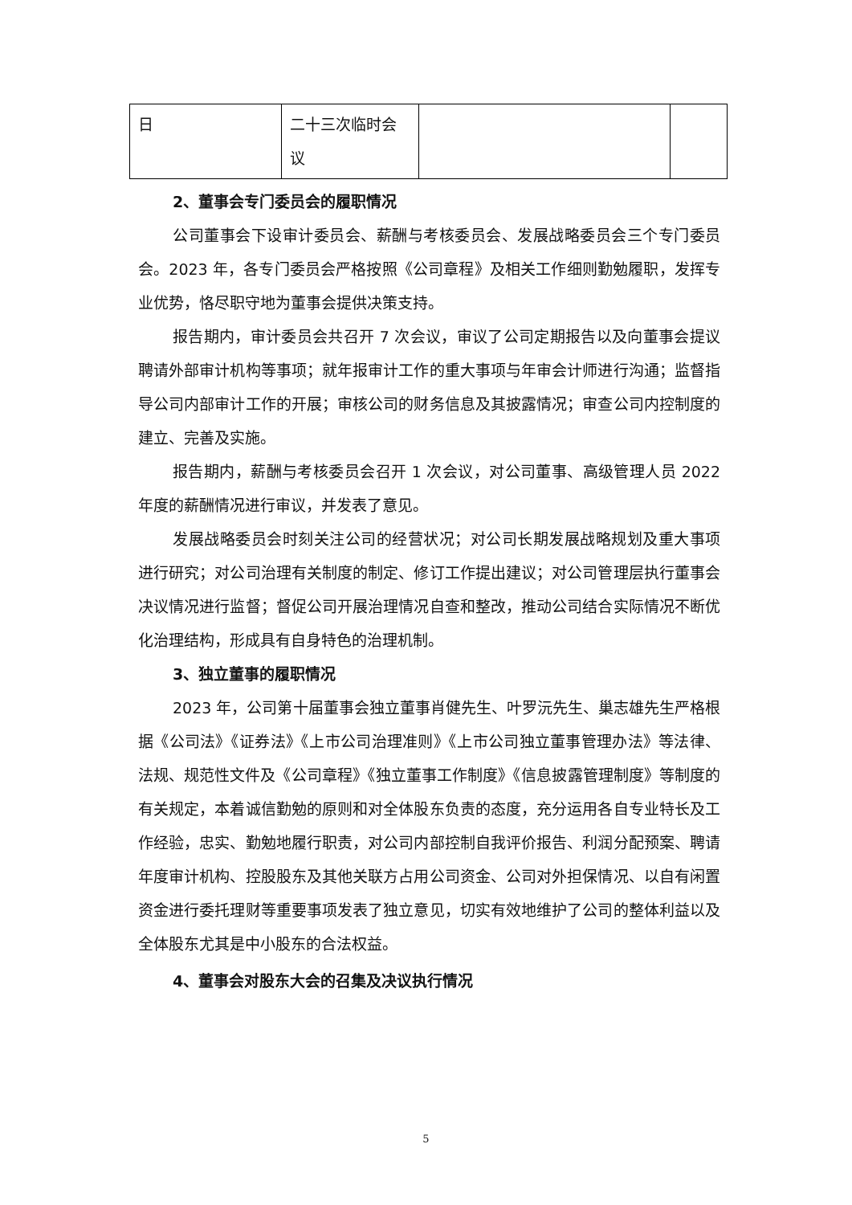| 日 | 二十三次临时会议 | | |
2、董事会专门委员会的履职情况
公司董事会下设审计委员会、薪酬与考核委员会、发展战略委员会三个专门委员会。2023 年，各专门委员会严格按照《公司章程》及相关工作细则勤勉履职，发挥专业优势，恪尽职守地为董事会提供决策支持。
报告期内，审计委员会共召开 7 次会议，审议了公司定期报告以及向董事会提议聘请外部审计机构等事项；就年报审计工作的重大事项与年审会计师进行沟通；监督指导公司内部审计工作的开展；审核公司的财务信息及其披露情况；审查公司内控制度的建立、完善及实施。
报告期内，薪酬与考核委员会召开 1 次会议，对公司董事、高级管理人员 2022 年度的薪酬情况进行审议，并发表了意见。
发展战略委员会时刻关注公司的经营状况；对公司长期发展战略规划及重大事项进行研究；对公司治理有关制度的制定、修订工作提出建议；对公司管理层执行董事会决议情况进行监督；督促公司开展治理情况自查和整改，推动公司结合实际情况不断优化治理结构，形成具有自身特色的治理机制。
3、独立董事的履职情况
2023 年，公司第十届董事会独立董事肖健先生、叶罗沅先生、巢志雄先生严格根据《公司法》《证券法》《上市公司治理准则》《上市公司独立董事管理办法》等法律、法规、规范性文件及《公司章程》《独立董事工作制度》《信息披露管理制度》等制度的有关规定，本着诚信勤勉的原则和对全体股东负责的态度，充分运用各自专业特长及工作经验，忠实、勤勉地履行职责，对公司内部控制自我评价报告、利润分配预案、聘请年度审计机构、控股股东及其他关联方占用公司资金、公司对外担保情况、以自有闲置资金进行委托理财等重要事项发表了独立意见，切实有效地维护了公司的整体利益以及全体股东尤其是中小股东的合法权益。
4、董事会对股东大会的召集及决议执行情况
5